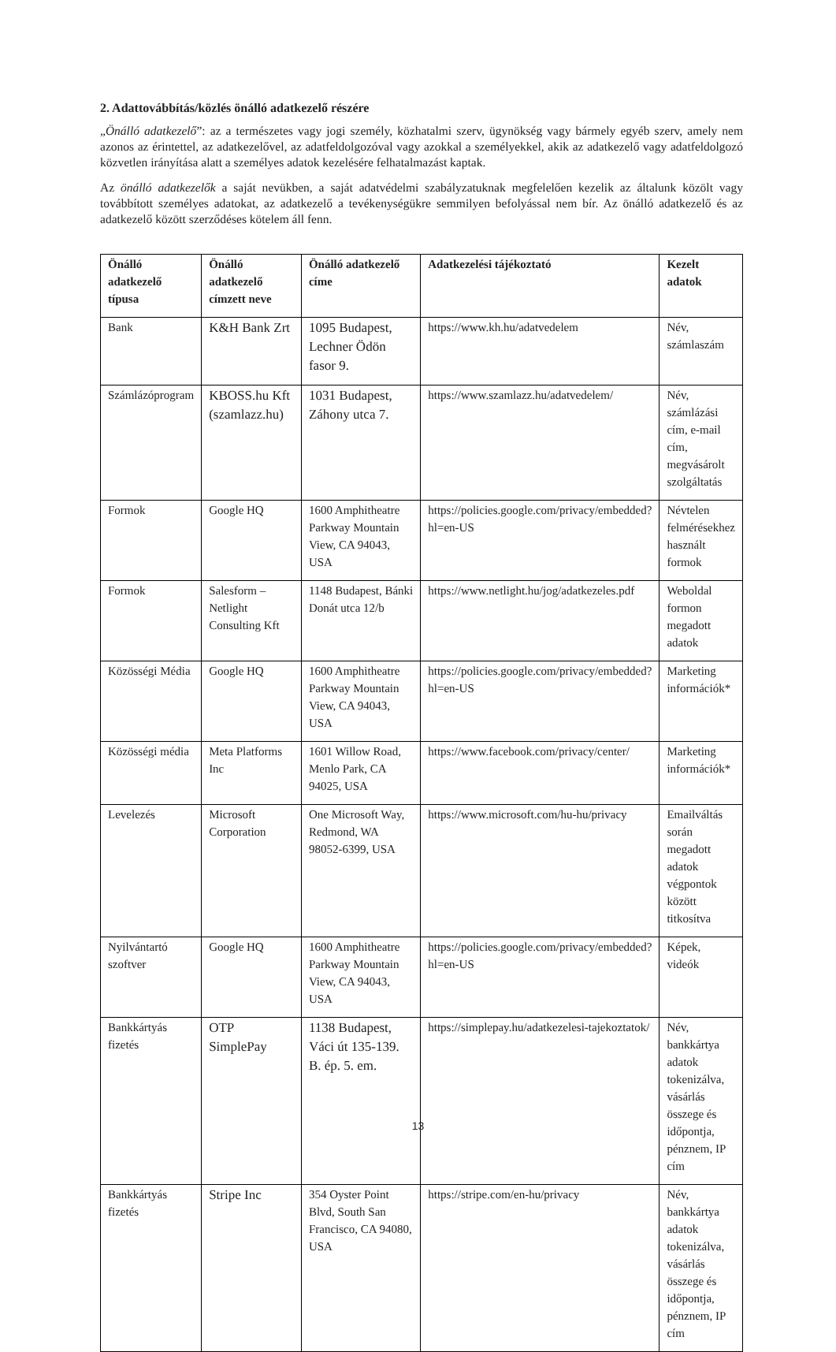2. Adattovábbítás/közlés önálló adatkezelő részére
„Önálló adatkezelő”: az a természetes vagy jogi személy, közhatalmi szerv, ügynökség vagy bármely egyéb szerv, amely nem azonos az érintettel, az adatkezelővel, az adatfeldolgozóval vagy azokkal a személyekkel, akik az adatkezelő vagy adatfeldolgozó közvetlen irányítása alatt a személyes adatok kezelésére felhatalmazást kaptak.
Az önálló adatkezelők a saját nevükben, a saját adatvédelmi szabályzatuknak megfelelően kezelik az általunk közölt vagy továbbított személyes adatokat, az adatkezelő a tevékenységükre semmilyen befolyással nem bír. Az önálló adatkezelő és az adatkezelő között szerződéses kötelem áll fenn.
| Önálló adatkezelő típusa | Önálló adatkezelő címzett neve | Önálló adatkezelő címe | Adatkezelési tájékoztató | Kezelt adatok |
| --- | --- | --- | --- | --- |
| Bank | K&H Bank Zrt | 1095 Budapest, Lechner Ödön fasor 9. | https://www.kh.hu/adatvedelem | Név, számlaszám |
| Számlázóprogram | KBOSS.hu Kft (szamlazz.hu) | 1031 Budapest, Záhony utca 7. | https://www.szamlazz.hu/adatvedelem/ | Név, számlázási cím, e-mail cím, megvásárolt szolgáltatás |
| Formok | Google HQ | 1600 Amphitheatre Parkway Mountain View, CA 94043, USA | https://policies.google.com/privacy/embedded?hl=en-US | Névtelen felmérésekhez használt formok |
| Formok | Salesform – Netlight Consulting Kft | 1148 Budapest, Bánki Donát utca 12/b | https://www.netlight.hu/jog/adatkezeles.pdf | Weboldal formon megadott adatok |
| Közösségi Média | Google HQ | 1600 Amphitheatre Parkway Mountain View, CA 94043, USA | https://policies.google.com/privacy/embedded?hl=en-US | Marketing információk* |
| Közösségi média | Meta Platforms Inc | 1601 Willow Road, Menlo Park, CA 94025, USA | https://www.facebook.com/privacy/center/ | Marketing információk* |
| Levelezés | Microsoft Corporation | One Microsoft Way, Redmond, WA 98052-6399, USA | https://www.microsoft.com/hu-hu/privacy | Emailváltás során megadott adatok végpontok között titkosítva |
| Nyilvántartó szoftver | Google HQ | 1600 Amphitheatre Parkway Mountain View, CA 94043, USA | https://policies.google.com/privacy/embedded?hl=en-US | Képek, videók |
| Bankkártyás fizetés | OTP SimplePay | 1138 Budapest, Váci út 135-139. B. ép. 5. em. | https://simplepay.hu/adatkezelesi-tajekoztatok/ | Név, bankkártya adatok tokenizálva, vásárlás összege és időpontja, pénznem, IP cím |
| Bankkártyás fizetés | Stripe Inc | 354 Oyster Point Blvd, South San Francisco, CA 94080, USA | https://stripe.com/en-hu/privacy | Név, bankkártya adatok tokenizálva, vásárlás összege és időpontja, pénznem, IP cím |
13